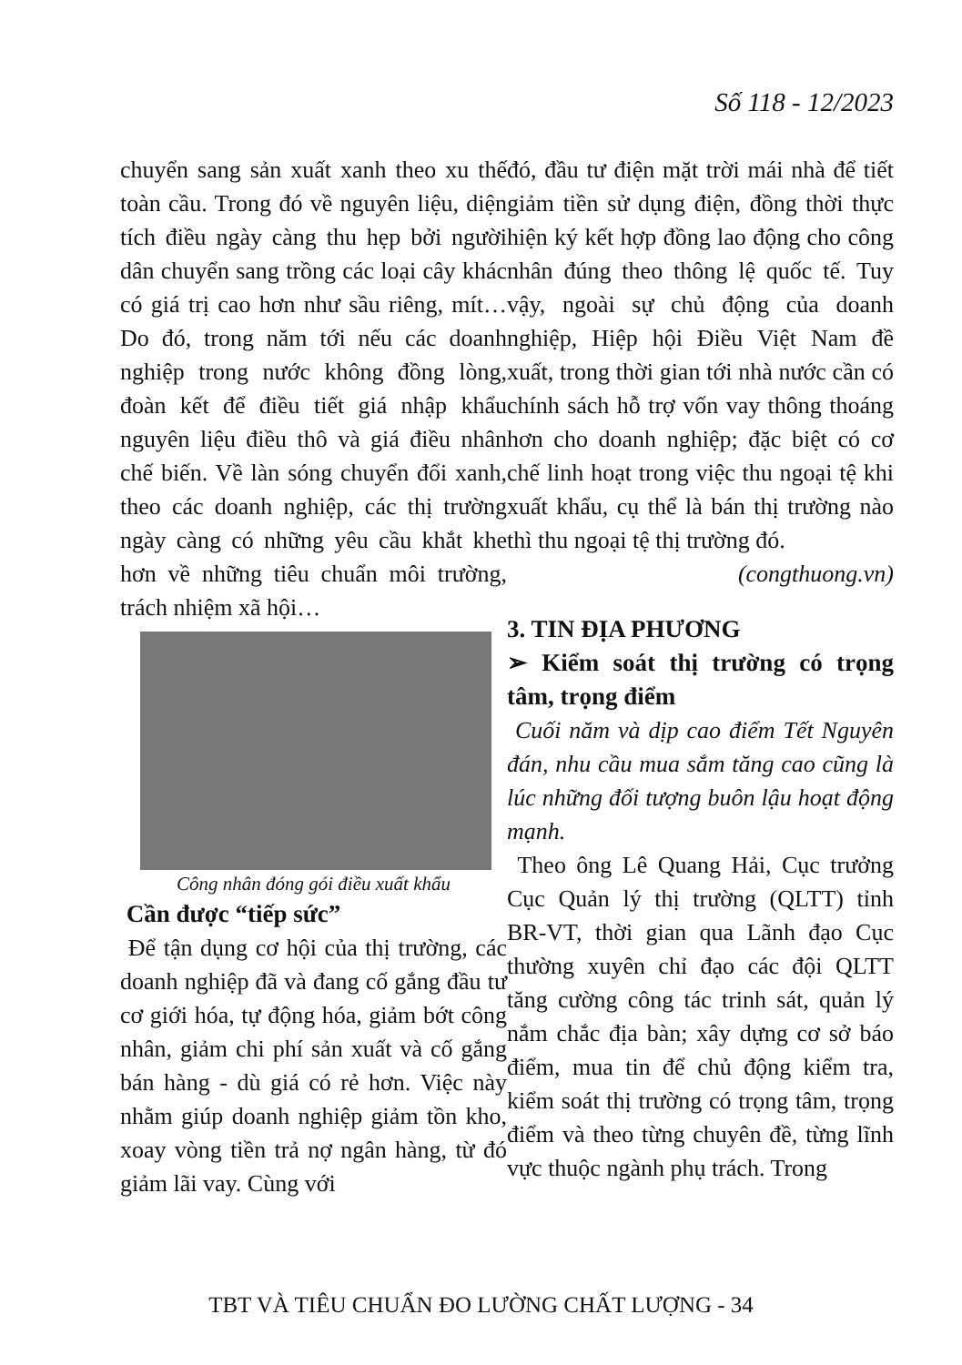Số 118 - 12/2023
chuyển sang sản xuất xanh theo xu thế toàn cầu. Trong đó về nguyên liệu, diện tích điều ngày càng thu hẹp bởi người dân chuyển sang trồng các loại cây khác có giá trị cao hơn như sầu riêng, mít… Do đó, trong năm tới nếu các doanh nghiệp trong nước không đồng lòng, đoàn kết để điều tiết giá nhập khẩu nguyên liệu điều thô và giá điều nhân chế biến. Về làn sóng chuyển đổi xanh, theo các doanh nghiệp, các thị trường ngày càng có những yêu cầu khắt khe hơn về những tiêu chuẩn môi trường, trách nhiệm xã hội…
Công nhân đóng gói điều xuất khẩu
Cần được “tiếp sức”
Để tận dụng cơ hội của thị trường, các doanh nghiệp đã và đang cố gắng đầu tư cơ giới hóa, tự động hóa, giảm bớt công nhân, giảm chi phí sản xuất và cố gắng bán hàng - dù giá có rẻ hơn. Việc này nhằm giúp doanh nghiệp giảm tồn kho, xoay vòng tiền trả nợ ngân hàng, từ đó giảm lãi vay. Cùng với
đó, đầu tư điện mặt trời mái nhà để tiết giảm tiền sử dụng điện, đồng thời thực hiện ký kết hợp đồng lao động cho công nhân đúng theo thông lệ quốc tế. Tuy vậy, ngoài sự chủ động của doanh nghiệp, Hiệp hội Điều Việt Nam đề xuất, trong thời gian tới nhà nước cần có chính sách hỗ trợ vốn vay thông thoáng hơn cho doanh nghiệp; đặc biệt có cơ chế linh hoạt trong việc thu ngoại tệ khi xuất khẩu, cụ thể là bán thị trường nào thì thu ngoại tệ thị trường đó.
(congthuong.vn)
3. TIN ĐỊA PHƯƠNG
➢ Kiểm soát thị trường có trọng tâm, trọng điểm
Cuối năm và dịp cao điểm Tết Nguyên đán, nhu cầu mua sắm tăng cao cũng là lúc những đối tượng buôn lậu hoạt động mạnh.
Theo ông Lê Quang Hải, Cục trưởng Cục Quản lý thị trường (QLTT) tỉnh BR-VT, thời gian qua Lãnh đạo Cục thường xuyên chỉ đạo các đội QLTT tăng cường công tác trinh sát, quản lý nắm chắc địa bàn; xây dựng cơ sở báo điểm, mua tin để chủ động kiểm tra, kiểm soát thị trường có trọng tâm, trọng điểm và theo từng chuyên đề, từng lĩnh vực thuộc ngành phụ trách. Trong
TBT VÀ TIÊU CHUẨN ĐO LƯỜNG CHẤT LƯỢNG - 34